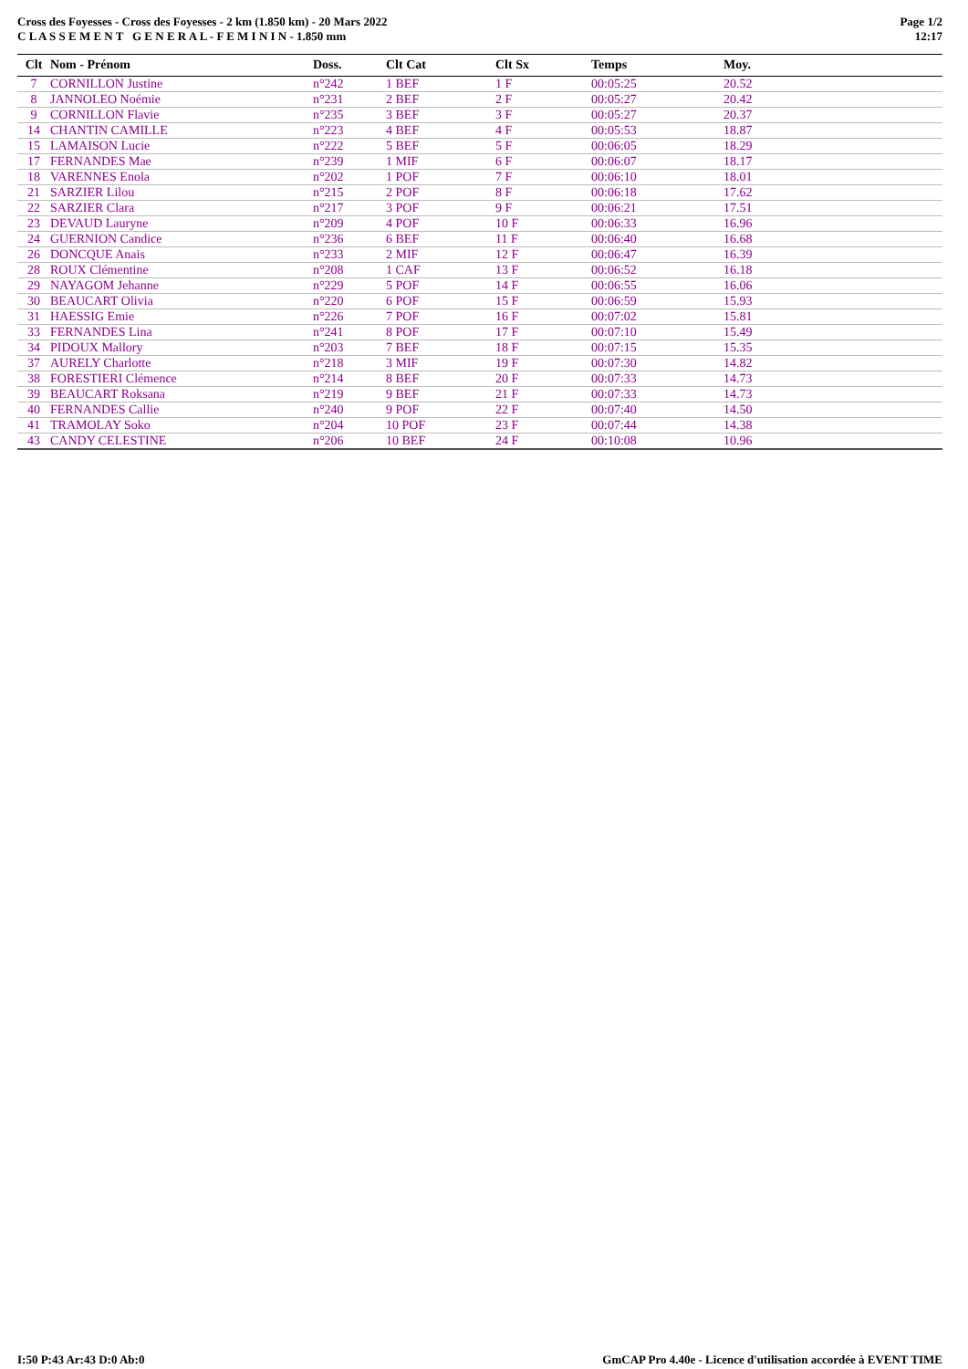Cross des Foyesses - Cross des Foyesses - 2 km (1.850 km) - 20 Mars 2022
C L A S S E M E N T G E N E R A L - F E M I N I N - 1.850 mm
Page 1/2
12:17
| Clt | Nom - Prénom | Doss. | Clt Cat | Clt Sx | Temps | Moy. |
| --- | --- | --- | --- | --- | --- | --- |
| 7 | CORNILLON Justine | n°242 | 1 BEF | 1 F | 00:05:25 | 20.52 |
| 8 | JANNOLEO Noémie | n°231 | 2 BEF | 2 F | 00:05:27 | 20.42 |
| 9 | CORNILLON Flavie | n°235 | 3 BEF | 3 F | 00:05:27 | 20.37 |
| 14 | CHANTIN CAMILLE | n°223 | 4 BEF | 4 F | 00:05:53 | 18.87 |
| 15 | LAMAISON Lucie | n°222 | 5 BEF | 5 F | 00:06:05 | 18.29 |
| 17 | FERNANDES Mae | n°239 | 1 MIF | 6 F | 00:06:07 | 18.17 |
| 18 | VARENNES Enola | n°202 | 1 POF | 7 F | 00:06:10 | 18.01 |
| 21 | SARZIER Lilou | n°215 | 2 POF | 8 F | 00:06:18 | 17.62 |
| 22 | SARZIER Clara | n°217 | 3 POF | 9 F | 00:06:21 | 17.51 |
| 23 | DEVAUD Lauryne | n°209 | 4 POF | 10 F | 00:06:33 | 16.96 |
| 24 | GUERNION Candice | n°236 | 6 BEF | 11 F | 00:06:40 | 16.68 |
| 26 | DONCQUE Anais | n°233 | 2 MIF | 12 F | 00:06:47 | 16.39 |
| 28 | ROUX Clémentine | n°208 | 1 CAF | 13 F | 00:06:52 | 16.18 |
| 29 | NAYAGOM Jehanne | n°229 | 5 POF | 14 F | 00:06:55 | 16.06 |
| 30 | BEAUCART Olivia | n°220 | 6 POF | 15 F | 00:06:59 | 15.93 |
| 31 | HAESSIG Emie | n°226 | 7 POF | 16 F | 00:07:02 | 15.81 |
| 33 | FERNANDES Lina | n°241 | 8 POF | 17 F | 00:07:10 | 15.49 |
| 34 | PIDOUX Mallory | n°203 | 7 BEF | 18 F | 00:07:15 | 15.35 |
| 37 | AURELY Charlotte | n°218 | 3 MIF | 19 F | 00:07:30 | 14.82 |
| 38 | FORESTIERI Clémence | n°214 | 8 BEF | 20 F | 00:07:33 | 14.73 |
| 39 | BEAUCART Roksana | n°219 | 9 BEF | 21 F | 00:07:33 | 14.73 |
| 40 | FERNANDES Callie | n°240 | 9 POF | 22 F | 00:07:40 | 14.50 |
| 41 | TRAMOLAY Soko | n°204 | 10 POF | 23 F | 00:07:44 | 14.38 |
| 43 | CANDY CELESTINE | n°206 | 10 BEF | 24 F | 00:10:08 | 10.96 |
I:50 P:43 Ar:43 D:0 Ab:0 GmCAP Pro 4.40e - Licence d'utilisation accordée à EVENT TIME